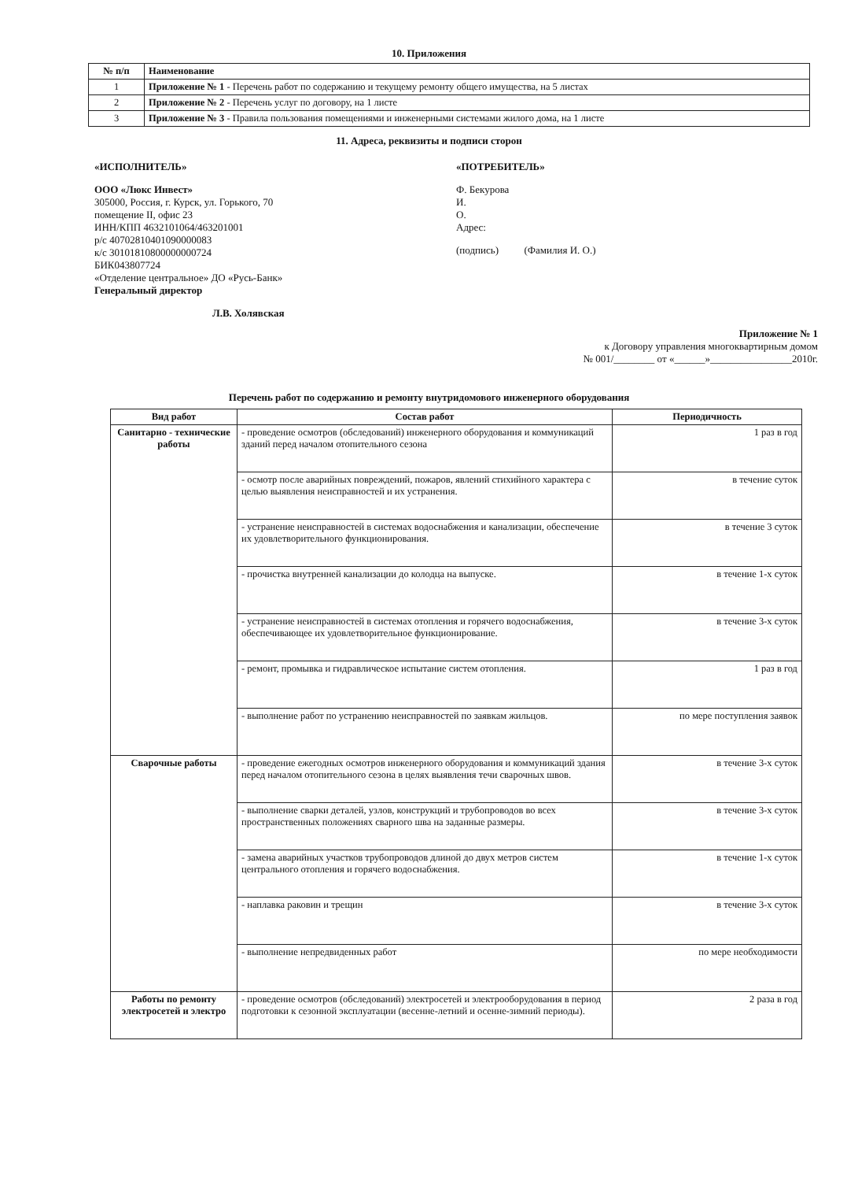10. Приложения
| № п/п | Наименование |
| --- | --- |
| 1 | Приложение № 1 - Перечень работ по содержанию и текущему ремонту общего имущества, на 5 листах |
| 2 | Приложение № 2 - Перечень услуг по договору, на 1 листе |
| 3 | Приложение № 3 - Правила пользования помещениями и инженерными системами жилого дома, на 1 листе |
11. Адреса, реквизиты и подписи сторон
«ИСПОЛНИТЕЛЬ»
ООО «Люкс Инвест»
305000, Россия, г. Курск, ул. Горького, 70
помещение II, офис 23
ИНН/КПП 4632101064/463201001
р/с 40702810401090000083
к/с 30101810800000000724
БИК043807724
«Отделение центральное» ДО «Русь-Банк»
Генеральный директор
Л.В. Холявская
«ПОТРЕБИТЕЛЬ»
Ф. Бекурова
И.
О.
Адрес:
(подпись) (Фамилия И. О.)
Приложение № 1
к Договору управления многоквартирным домом
№ 001/________ от «______»________________2010г.
Перечень работ по содержанию и ремонту внутридомового инженерного оборудования
| Вид работ | Состав работ | Периодичность |
| --- | --- | --- |
| Санитарно - технические работы | - проведение осмотров (обследований) инженерного оборудования и коммуникаций зданий перед началом отопительного сезона | 1 раз в год |
| | - осмотр после аварийных повреждений, пожаров, явлений стихийного характера с целью выявления неисправностей и их устранения. | в течение суток |
| | - устранение неисправностей в системах водоснабжения и канализации, обеспечение их удовлетворительного функционирования. | в течение 3 суток |
| | - прочистка внутренней канализации до колодца на выпуске. | в течение 1-х суток |
| | - устранение неисправностей в системах отопления и горячего водоснабжения, обеспечивающее их удовлетворительное функционирование. | в течение 3-х суток |
| | - ремонт, промывка и гидравлическое испытание систем отопления. | 1 раз в год |
| | - выполнение работ по устранению неисправностей по заявкам жильцов. | по мере поступления заявок |
| Сварочные работы | - проведение ежегодных осмотров инженерного оборудования и коммуникаций здания перед началом отопительного сезона в целях выявления течи сварочных швов. | в течение 3-х суток |
| | - выполнение сварки деталей, узлов, конструкций и трубопроводов во всех пространственных положениях сварного шва на заданные размеры. | в течение 3-х суток |
| | - замена аварийных участков трубопроводов длиной до двух метров систем центрального отопления и горячего водоснабжения. | в течение 1-х суток |
| | - наплавка раковин и трещин | в течение 3-х суток |
| | - выполнение непредвиденных работ | по мере необходимости |
| Работы по ремонту электросетей и электро | - проведение осмотров (обследований) электросетей и электрооборудования в период подготовки к сезонной эксплуатации (весенне-летний и осенне-зимний периоды). | 2 раза в год |